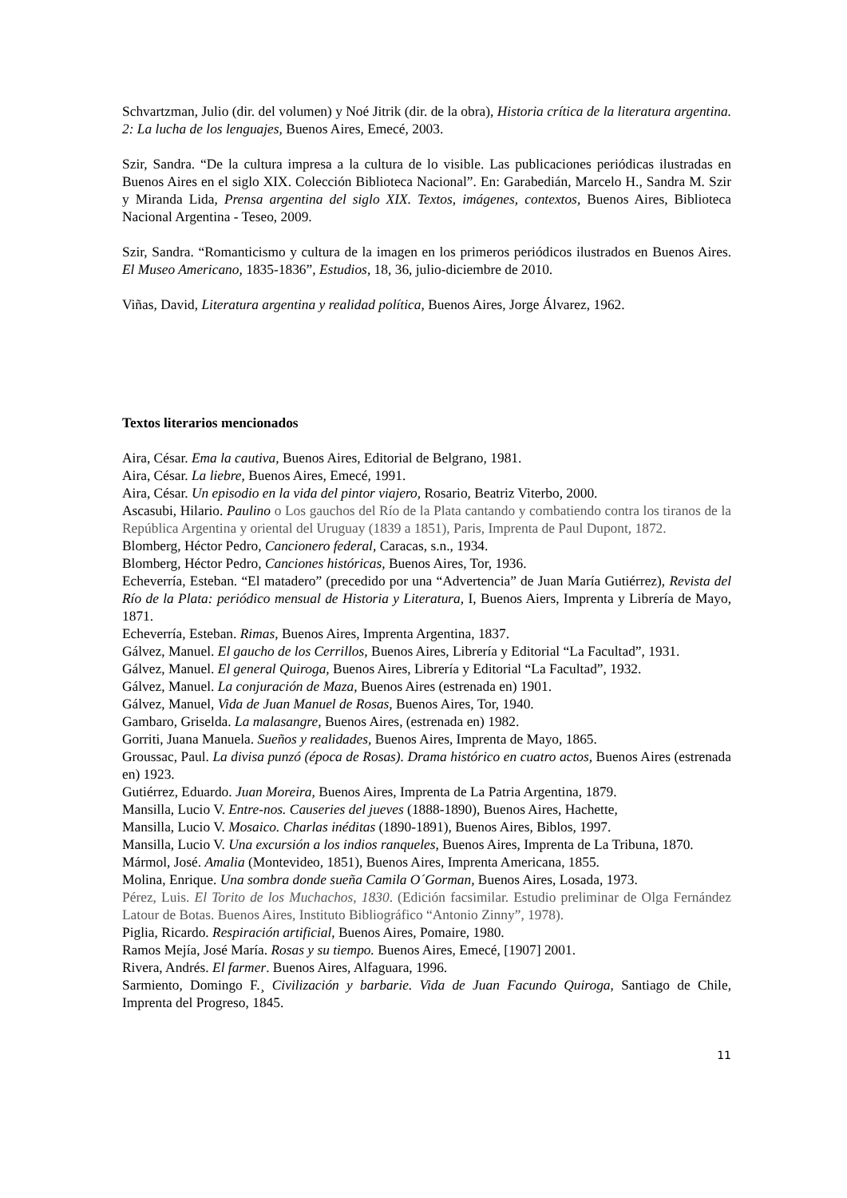Schvartzman, Julio (dir. del volumen) y Noé Jitrik (dir. de la obra), Historia crítica de la literatura argentina. 2: La lucha de los lenguajes, Buenos Aires, Emecé, 2003.
Szir, Sandra. “De la cultura impresa a la cultura de lo visible. Las publicaciones periódicas ilustradas en Buenos Aires en el siglo XIX. Colección Biblioteca Nacional”. En: Garabedián, Marcelo H., Sandra M. Szir y Miranda Lida, Prensa argentina del siglo XIX. Textos, imágenes, contextos, Buenos Aires, Biblioteca Nacional Argentina - Teseo, 2009.
Szir, Sandra. “Romanticismo y cultura de la imagen en los primeros periódicos ilustrados en Buenos Aires. El Museo Americano, 1835-1836”, Estudios, 18, 36, julio-diciembre de 2010.
Viñas, David, Literatura argentina y realidad política, Buenos Aires, Jorge Álvarez, 1962.
Textos literarios mencionados
Aira, César. Ema la cautiva, Buenos Aires, Editorial de Belgrano, 1981.
Aira, César. La liebre, Buenos Aires, Emecé, 1991.
Aira, César. Un episodio en la vida del pintor viajero, Rosario, Beatriz Viterbo, 2000.
Ascasubi, Hilario. Paulino o Los gauchos del Río de la Plata cantando y combatiendo contra los tiranos de la República Argentina y oriental del Uruguay (1839 a 1851), Paris, Imprenta de Paul Dupont, 1872.
Blomberg, Héctor Pedro, Cancionero federal, Caracas, s.n., 1934.
Blomberg, Héctor Pedro, Canciones históricas, Buenos Aires, Tor, 1936.
Echeverría, Esteban. “El matadero” (precedido por una “Advertencia” de Juan María Gutiérrez), Revista del Río de la Plata: periódico mensual de Historia y Literatura, I, Buenos Aiers, Imprenta y Librería de Mayo, 1871.
Echeverría, Esteban. Rimas, Buenos Aires, Imprenta Argentina, 1837.
Gálvez, Manuel. El gaucho de los Cerrillos, Buenos Aires, Librería y Editorial “La Facultad”, 1931.
Gálvez, Manuel. El general Quiroga, Buenos Aires, Librería y Editorial “La Facultad”, 1932.
Gálvez, Manuel. La conjuración de Maza, Buenos Aires (estrenada en) 1901.
Gálvez, Manuel, Vida de Juan Manuel de Rosas, Buenos Aires, Tor, 1940.
Gambaro, Griselda. La malasangre, Buenos Aires, (estrenada en) 1982.
Gorriti, Juana Manuela. Sueños y realidades, Buenos Aires, Imprenta de Mayo, 1865.
Groussac, Paul. La divisa punzó (época de Rosas). Drama histórico en cuatro actos, Buenos Aires (estrenada en) 1923.
Gutiérrez, Eduardo. Juan Moreira, Buenos Aires, Imprenta de La Patria Argentina, 1879.
Mansilla, Lucio V. Entre-nos. Causeries del jueves (1888-1890), Buenos Aires, Hachette,
Mansilla, Lucio V. Mosaico. Charlas inéditas (1890-1891), Buenos Aires, Biblos, 1997.
Mansilla, Lucio V. Una excursión a los indios ranqueles, Buenos Aires, Imprenta de La Tribuna, 1870.
Mármol, José. Amalia (Montevideo, 1851), Buenos Aires, Imprenta Americana, 1855.
Molina, Enrique. Una sombra donde sueña Camila O´Gorman, Buenos Aires, Losada, 1973.
Pérez, Luis. El Torito de los Muchachos, 1830. (Edición facsimilar. Estudio preliminar de Olga Fernández Latour de Botas. Buenos Aires, Instituto Bibliográfico “Antonio Zinny”, 1978).
Piglia, Ricardo. Respiración artificial, Buenos Aires, Pomaire, 1980.
Ramos Mejía, José María. Rosas y su tiempo. Buenos Aires, Emecé, [1907] 2001.
Rivera, Andrés. El farmer. Buenos Aires, Alfaguara, 1996.
Sarmiento, Domingo F.¸ Civilización y barbarie. Vida de Juan Facundo Quiroga, Santiago de Chile, Imprenta del Progreso, 1845.
11